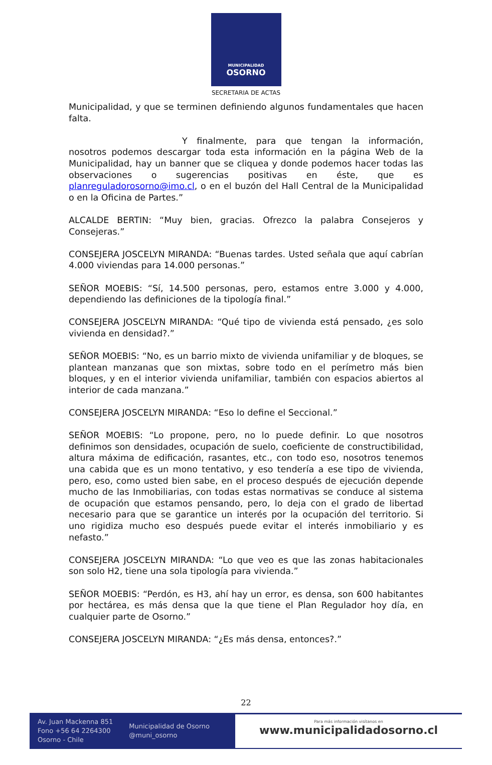MUNICIPALIDAD
OSORNO
SECRETARIA DE ACTAS
Municipalidad, y que se terminen definiendo algunos fundamentales que hacen falta.
Y finalmente, para que tengan la información, nosotros podemos descargar toda esta información en la página Web de la Municipalidad, hay un banner que se cliquea y donde podemos hacer todas las observaciones o sugerencias positivas en éste, que es planreguladorosorno@imo.cl, o en el buzón del Hall Central de la Municipalidad o en la Oficina de Partes.”
ALCALDE BERTIN: “Muy bien, gracias. Ofrezco la palabra Consejeros y Consejeras.”
CONSEJERA JOSCELYN MIRANDA: “Buenas tardes. Usted señala que aquí cabrían 4.000 viviendas para 14.000 personas.”
SEÑOR MOEBIS: “Sí, 14.500 personas, pero, estamos entre 3.000 y 4.000, dependiendo las definiciones de la tipología final.”
CONSEJERA JOSCELYN MIRANDA: “Qué tipo de vivienda está pensado, ¿es solo vivienda en densidad?.”
SEÑOR MOEBIS: “No, es un barrio mixto de vivienda unifamiliar y de bloques, se plantean manzanas que son mixtas, sobre todo en el perímetro más bien bloques, y en el interior vivienda unifamiliar, también con espacios abiertos al interior de cada manzana.”
CONSEJERA JOSCELYN MIRANDA: “Eso lo define el Seccional.”
SEÑOR MOEBIS: “Lo propone, pero, no lo puede definir. Lo que nosotros definimos son densidades, ocupación de suelo, coeficiente de constructibilidad, altura máxima de edificación, rasantes, etc., con todo eso, nosotros tenemos una cabida que es un mono tentativo, y eso tendería a ese tipo de vivienda, pero, eso, como usted bien sabe, en el proceso después de ejecución depende mucho de las Inmobiliarias, con todas estas normativas se conduce al sistema de ocupación que estamos pensando, pero, lo deja con el grado de libertad necesario para que se garantice un interés por la ocupación del territorio. Si uno rigidiza mucho eso después puede evitar el interés inmobiliario y es nefasto.”
CONSEJERA JOSCELYN MIRANDA: “Lo que veo es que las zonas habitacionales son solo H2, tiene una sola tipología para vivienda.”
SEÑOR MOEBIS: “Perdón, es H3, ahí hay un error, es densa, son 600 habitantes por hectárea, es más densa que la que tiene el Plan Regulador hoy día, en cualquier parte de Osorno.”
CONSEJERA JOSCELYN MIRANDA: “¿Es más densa, entonces?.”
22
Av. Juan Mackenna 851
Fono +56 64 2264300
Osorno - Chile
Municipalidad de Osorno
@muni_osorno
Para más información visítanos en
www.municipalidadosorno.cl